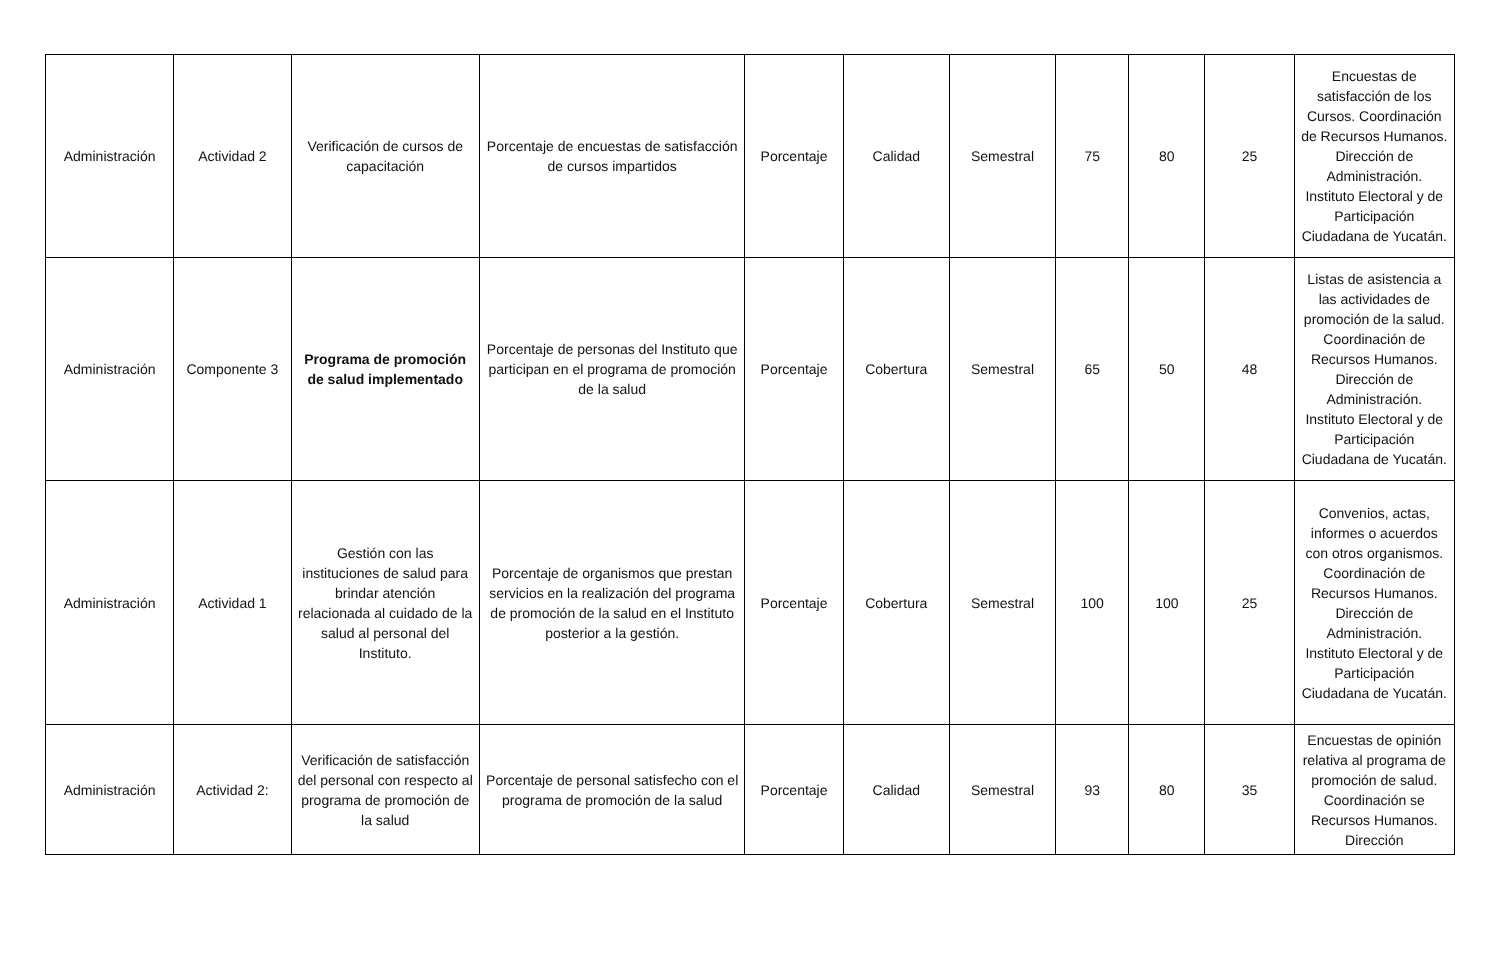| Administración | Actividad 2 | Verificación de cursos de capacitación | Porcentaje de encuestas de satisfacción de cursos impartidos | Porcentaje | Calidad | Semestral | 75 | 80 | 25 | Encuestas de satisfacción de los Cursos. Coordinación de Recursos Humanos. Dirección de Administración. Instituto Electoral y de Participación Ciudadana de Yucatán. |
| Administración | Componente 3 | Programa de promoción de salud implementado | Porcentaje de personas del Instituto que participan en el programa de promoción de la salud | Porcentaje | Cobertura | Semestral | 65 | 50 | 48 | Listas de asistencia a las actividades de promoción de la salud. Coordinación de Recursos Humanos. Dirección de Administración. Instituto Electoral y de Participación Ciudadana de Yucatán. |
| Administración | Actividad 1 | Gestión con las instituciones de salud para brindar atención relacionada al cuidado de la salud al personal del Instituto. | Porcentaje de organismos que prestan servicios en la realización del programa de promoción de la salud en el Instituto posterior a la gestión. | Porcentaje | Cobertura | Semestral | 100 | 100 | 25 | Convenios, actas, informes o acuerdos con otros organismos. Coordinación de Recursos Humanos. Dirección de Administración. Instituto Electoral y de Participación Ciudadana de Yucatán. |
| Administración | Actividad 2: | Verificación de satisfacción del personal con respecto al programa de promoción de la salud | Porcentaje de personal satisfecho con el programa de promoción de la salud | Porcentaje | Calidad | Semestral | 93 | 80 | 35 | Encuestas de opinión relativa al programa de promoción de salud. Coordinación se Recursos Humanos. Dirección |